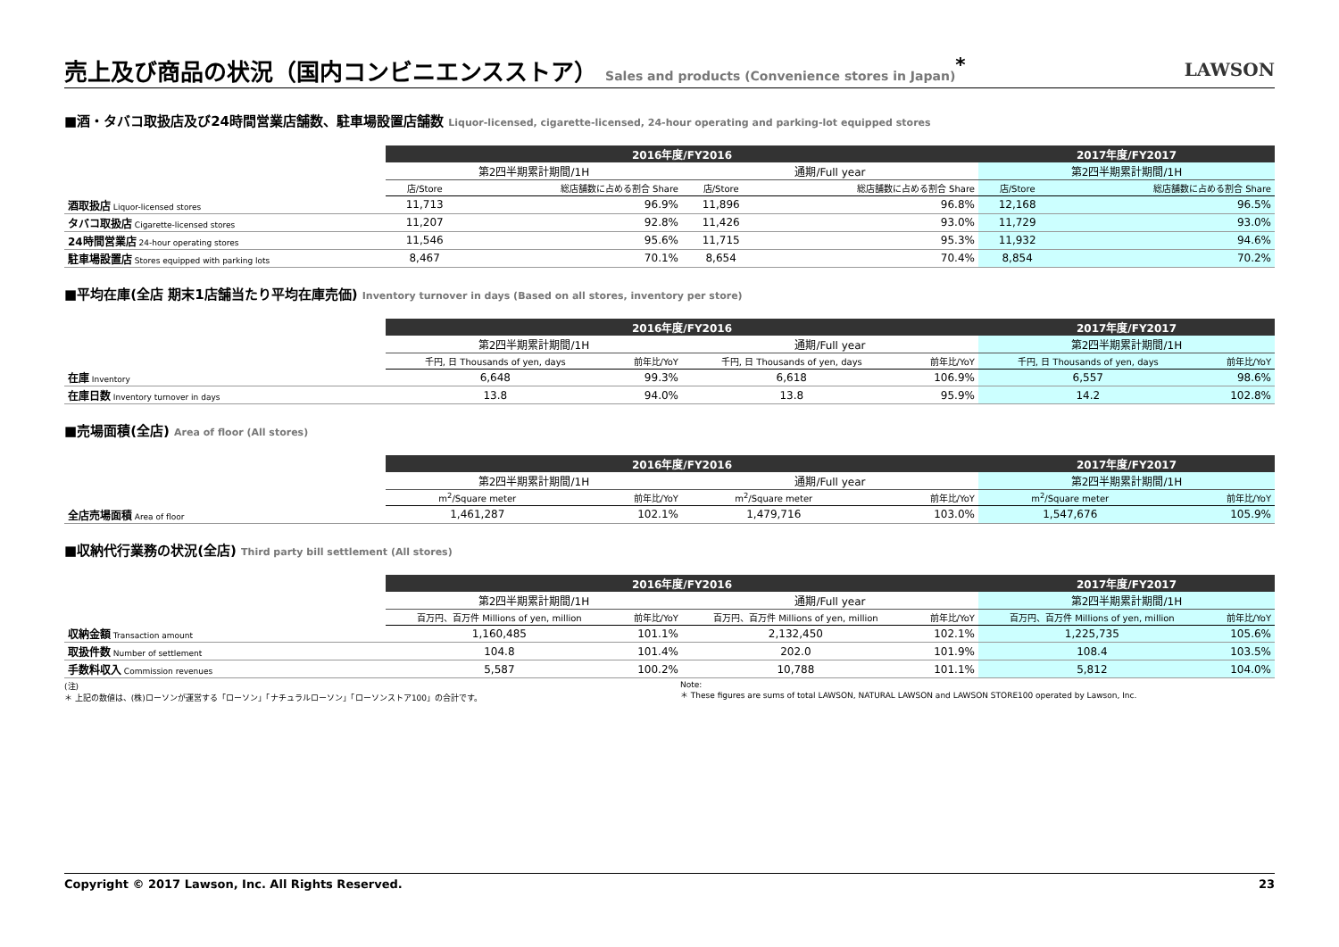売上及び商品の状況（国内コンビニエンスストア） Sales and products (Convenience stores in Japan)<sup>*</sup>
LAWSON
■酒・タバコ取扱店及び24時間営業店舗数、駐車場設置店舗数 Liquor-licensed, cigarette-licensed, 24-hour operating and parking-lot equipped stores
| | 2016年度/FY2016 | | | | 2017年度/FY2017 | |
| | 第2四半期累計期間/1H | | 通期/Full year | | 第2四半期累計期間/1H | |
| | 店/Store | 総店舗数に占める割合 Share | 店/Store | 総店舗数に占める割合 Share | 店/Store | 総店舗数に占める割合 Share |
| 酒取扱店 Liquor-licensed stores | 11,713 | 96.9% | 11,896 | 96.8% | 12,168 | 96.5% |
| タバコ取扱店 Cigarette-licensed stores | 11,207 | 92.8% | 11,426 | 93.0% | 11,729 | 93.0% |
| 24時間営業店 24-hour operating stores | 11,546 | 95.6% | 11,715 | 95.3% | 11,932 | 94.6% |
| 駐車場設置店 Stores equipped with parking lots | 8,467 | 70.1% | 8,654 | 70.4% | 8,854 | 70.2% |
■平均在庫(全店 期末1店舗当たり平均在庫売価) Inventory turnover in days (Based on all stores, inventory per store)
| | 2016年度/FY2016 | | | | 2017年度/FY2017 | |
| | 第2四半期累計期間/1H | | 通期/Full year | | 第2四半期累計期間/1H | |
| | 千円, 日 Thousands of yen, days | 前年比/YoY | 千円, 日 Thousands of yen, days | 前年比/YoY | 千円, 日 Thousands of yen, days | 前年比/YoY |
| 在庫 Inventory | 6,648 | 99.3% | 6,618 | 106.9% | 6,557 | 98.6% |
| 在庫日数 Inventory turnover in days | 13.8 | 94.0% | 13.8 | 95.9% | 14.2 | 102.8% |
■売場面積(全店) Area of floor (All stores)
| | 2016年度/FY2016 | | | | 2017年度/FY2017 | |
| | 第2四半期累計期間/1H | | 通期/Full year | | 第2四半期累計期間/1H | |
| | m<sup>2</sup>/Square meter | 前年比/YoY | m<sup>2</sup>/Square meter | 前年比/YoY | m<sup>2</sup>/Square meter | 前年比/YoY |
| 全店売場面積 Area of floor | 1,461,287 | 102.1% | 1,479,716 | 103.0% | 1,547,676 | 105.9% |
■収納代行業務の状況(全店) Third party bill settlement (All stores)
| | 2016年度/FY2016 | | | | 2017年度/FY2017 | |
| | 第2四半期累計期間/1H | | 通期/Full year | | 第2四半期累計期間/1H | |
| | 百万円、百万件 Millions of yen, million | 前年比/YoY | 百万円、百万件 Millions of yen, million | 前年比/YoY | 百万円、百万件 Millions of yen, million | 前年比/YoY |
| 収納金額 Transaction amount | 1,160,485 | 101.1% | 2,132,450 | 102.1% | 1,225,735 | 105.6% |
| 取扱件数 Number of settlement | 104.8 | 101.4% | 202.0 | 101.9% | 108.4 | 103.5% |
| 手数料収入 Commission revenues | 5,587 | 100.2% | 10,788 | 101.1% | 5,812 | 104.0% |
(注)
＊ 上記の数値は、(株)ローソンが運営する「ローソン」「ナチュラルローソン」「ローソンストア100」の合計です。
Note:
＊ These figures are sums of total LAWSON, NATURAL LAWSON and LAWSON STORE100 operated by Lawson, Inc.
Copyright © 2017 Lawson, Inc. All Rights Reserved. 23